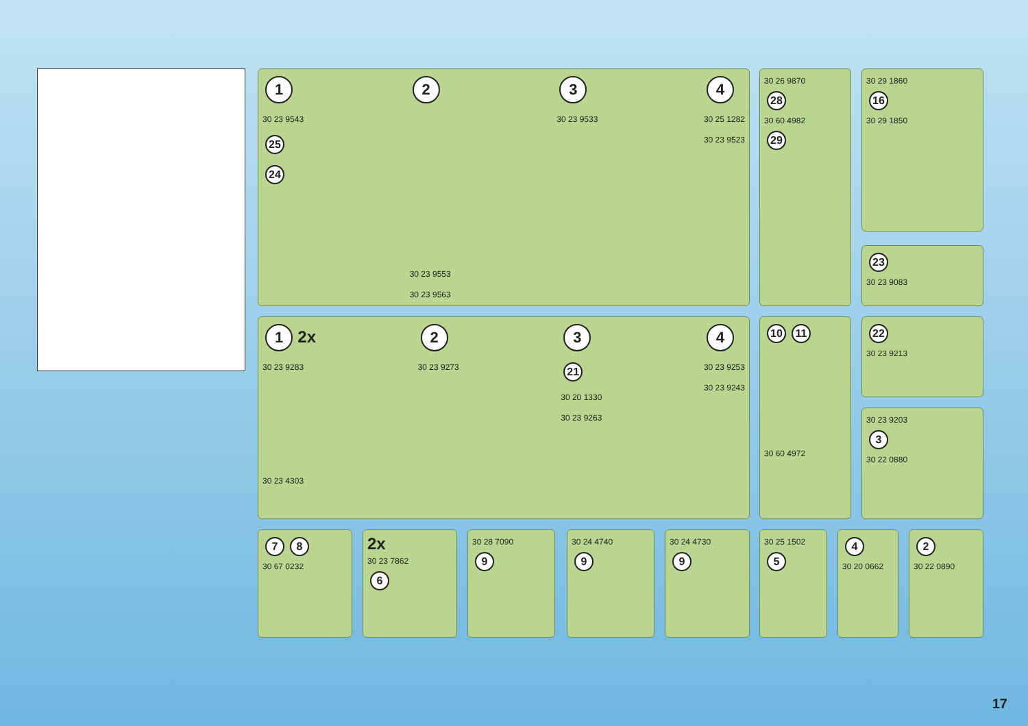1
30 23 9543
25
24
2
30 23 9553
30 23 9563
3
30 23 9533
4
30 25 1282
30 23 9523
30 26 9870
28
30 60 4982
29
30 29 1860
16
30 29 1850
23
30 23 9083
1 2x
30 23 9283
30 23 4303
2
30 23 9273
3
21
30 20 1330
30 23 9263
4
30 23 9253
30 23 9243
10 11
30 60 4972
22
30 23 9213
30 23 9203
3
30 22 0880
7 8
30 67 0232
2x
30 23 7862
6
30 28 7090
9
30 24 4740
9
30 24 4730
9
30 25 1502
5
4
30 20 0662
2
30 22 0890
17